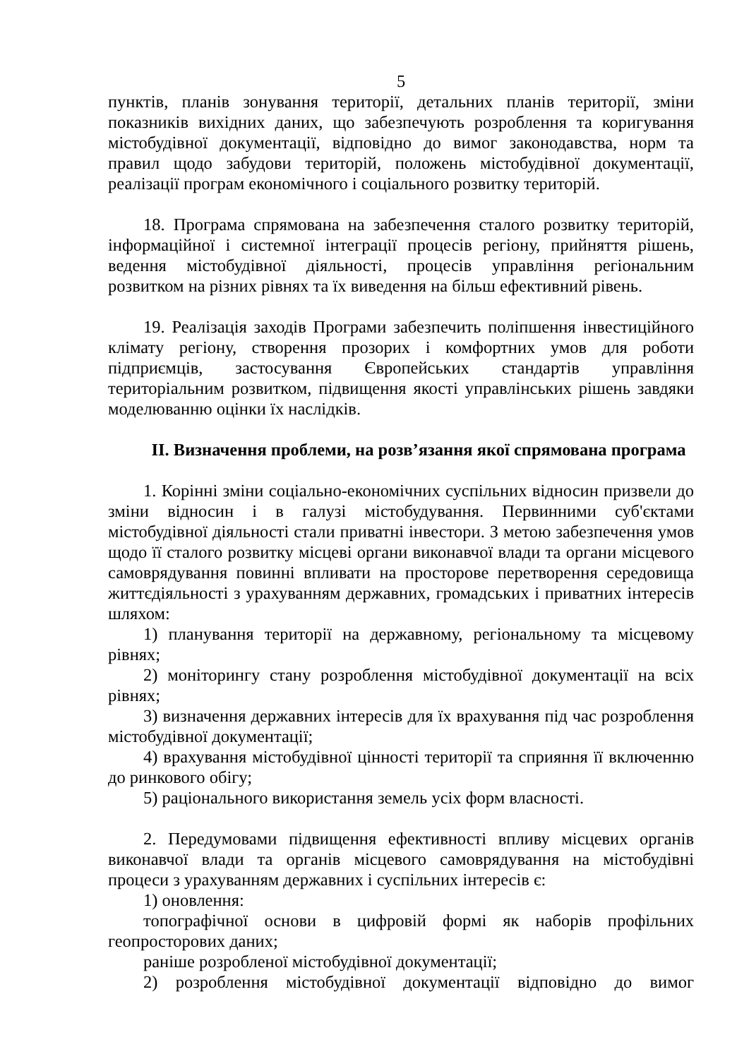5
пунктів, планів зонування території, детальних планів території, зміни показників вихідних даних, що забезпечують розроблення та коригування містобудівної документації, відповідно до вимог законодавства, норм та правил щодо забудови територій, положень містобудівної документації, реалізації програм економічного і соціального розвитку територій.
18. Програма спрямована на забезпечення сталого розвитку територій, інформаційної і системної інтеграції процесів регіону, прийняття рішень, ведення містобудівної діяльності, процесів управління регіональним розвитком на різних рівнях та їх виведення на більш ефективний рівень.
19. Реалізація заходів Програми забезпечить поліпшення інвестиційного клімату регіону, створення прозорих і комфортних умов для роботи підприємців, застосування Європейських стандартів управління територіальним розвитком, підвищення якості управлінських рішень завдяки моделюванню оцінки їх наслідків.
ІІ. Визначення проблеми, на розв’язання якої спрямована програма
1. Корінні зміни соціально-економічних суспільних відносин призвели до зміни відносин і в галузі містобудування. Первинними суб'єктами містобудівної діяльності стали приватні інвестори. З метою забезпечення умов щодо її сталого розвитку місцеві органи виконавчої влади та органи місцевого самоврядування повинні впливати на просторове перетворення середовища життєдіяльності з урахуванням державних, громадських і приватних інтересів шляхом:
1) планування території на державному, регіональному та місцевому рівнях;
2) моніторингу стану розроблення містобудівної документації на всіх рівнях;
3) визначення державних інтересів для їх врахування під час розроблення містобудівної документації;
4) врахування містобудівної цінності території та сприяння її включенню до ринкового обігу;
5) раціонального використання земель усіх форм власності.
2. Передумовами підвищення ефективності впливу місцевих органів виконавчої влади та органів місцевого самоврядування на містобудівні процеси з урахуванням державних і суспільних інтересів є:
1) оновлення:
топографічної основи в цифровій формі як наборів профільних геопросторових даних;
раніше розробленої містобудівної документації;
2) розроблення містобудівної документації відповідно до вимог